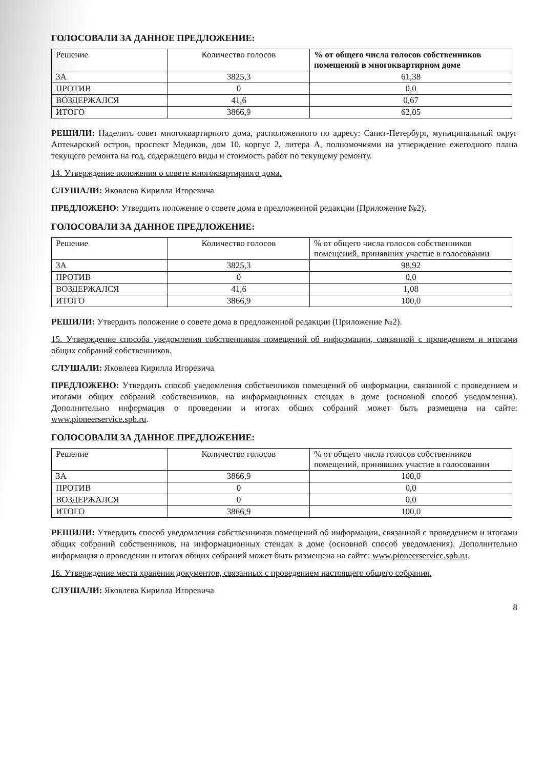ГОЛОСОВАЛИ ЗА ДАННОЕ ПРЕДЛОЖЕНИЕ:
| Решение | Количество голосов | % от общего числа голосов собственников помещений в многоквартирном доме |
| --- | --- | --- |
| ЗА | 3825,3 | 61,38 |
| ПРОТИВ | 0 | 0,0 |
| ВОЗДЕРЖАЛСЯ | 41,6 | 0,67 |
| ИТОГО | 3866,9 | 62,05 |
РЕШИЛИ: Наделить совет многоквартирного дома, расположенного по адресу: Санкт-Петербург, муниципальный округ Аптекарский остров, проспект Медиков, дом 10, корпус 2, литера А, полномочиями на утверждение ежегодного плана текущего ремонта на год, содержащего виды и стоимость работ по текущему ремонту.
14. Утверждение положения о совете многоквартирного дома.
СЛУШАЛИ: Яковлева Кирилла Игоревича
ПРЕДЛОЖЕНО: Утвердить положение о совете дома в предложенной редакции (Приложение №2).
ГОЛОСОВАЛИ ЗА ДАННОЕ ПРЕДЛОЖЕНИЕ:
| Решение | Количество голосов | % от общего числа голосов собственников помещений, принявших участие в голосовании |
| --- | --- | --- |
| ЗА | 3825,3 | 98,92 |
| ПРОТИВ | 0 | 0,0 |
| ВОЗДЕРЖАЛСЯ | 41,6 | 1,08 |
| ИТОГО | 3866,9 | 100,0 |
РЕШИЛИ: Утвердить положение о совете дома в предложенной редакции (Приложение №2).
15. Утверждение способа уведомления собственников помещений об информации, связанной с проведением и итогами общих собраний собственников.
СЛУШАЛИ: Яковлева Кирилла Игоревича
ПРЕДЛОЖЕНО: Утвердить способ уведомления собственников помещений об информации, связанной с проведением и итогами общих собраний собственников, на информационных стендах в доме (основной способ уведомления). Дополнительно информация о проведении и итогах общих собраний может быть размещена на сайте: www.pioneerservice.spb.ru.
ГОЛОСОВАЛИ ЗА ДАННОЕ ПРЕДЛОЖЕНИЕ:
| Решение | Количество голосов | % от общего числа голосов собственников помещений, принявших участие в голосовании |
| --- | --- | --- |
| ЗА | 3866,9 | 100,0 |
| ПРОТИВ | 0 | 0,0 |
| ВОЗДЕРЖАЛСЯ | 0 | 0,0 |
| ИТОГО | 3866,9 | 100,0 |
РЕШИЛИ: Утвердить способ уведомления собственников помещений об информации, связанной с проведением и итогами общих собраний собственников, на информационных стендах в доме (основной способ уведомления). Дополнительно информация о проведении и итогах общих собраний может быть размещена на сайте: www.pioneerservice.spb.ru.
16. Утверждение места хранения документов, связанных с проведением настоящего общего собрания.
СЛУШАЛИ: Яковлева Кирилла Игоревича
8